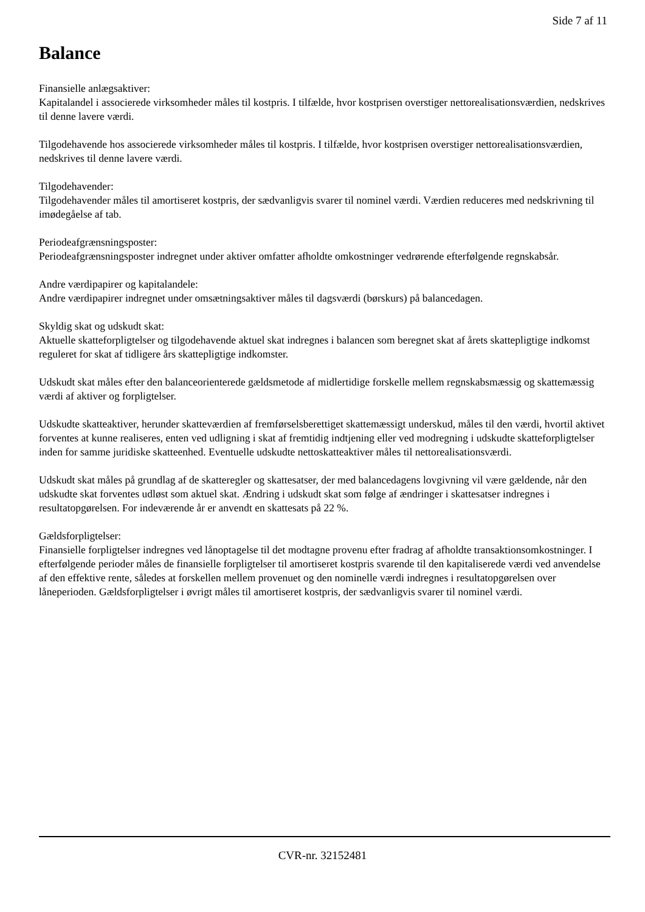Side 7 af 11
Balance
Finansielle anlægsaktiver:
Kapitalandel i associerede virksomheder måles til kostpris. I tilfælde, hvor kostprisen overstiger nettorealisationsværdien, nedskrives til denne lavere værdi.
Tilgodehavende hos associerede virksomheder måles til kostpris. I tilfælde, hvor kostprisen overstiger nettorealisationsværdien, nedskrives til denne lavere værdi.
Tilgodehavender:
Tilgodehavender måles til amortiseret kostpris, der sædvanligvis svarer til nominel værdi. Værdien reduceres med nedskrivning til imødegåelse af tab.
Periodeafgrænsningsposter:
Periodeafgrænsningsposter indregnet under aktiver omfatter afholdte omkostninger vedrørende efterfølgende regnskabsår.
Andre værdipapirer og kapitalandele:
Andre værdipapirer indregnet under omsætningsaktiver måles til dagsværdi (børskurs) på balancedagen.
Skyldig skat og udskudt skat:
Aktuelle skatteforpligtelser og tilgodehavende aktuel skat indregnes i balancen som beregnet skat af årets skattepligtige indkomst reguleret for skat af tidligere års skattepligtige indkomster.
Udskudt skat måles efter den balanceorienterede gældsmetode af midlertidige forskelle mellem regnskabsmæssig og skattemæssig værdi af aktiver og forpligtelser.
Udskudte skatteaktiver, herunder skatteværdien af fremførselsberettiget skattemæssigt underskud, måles til den værdi, hvortil aktivet forventes at kunne realiseres, enten ved udligning i skat af fremtidig indtjening eller ved modregning i udskudte skatteforpligtelser inden for samme juridiske skatteenhed. Eventuelle udskudte nettoskatteaktiver måles til nettorealisationsværdi.
Udskudt skat måles på grundlag af de skatteregler og skattesatser, der med balancedagens lovgivning vil være gældende, når den udskudte skat forventes udløst som aktuel skat. Ændring i udskudt skat som følge af ændringer i skattesatser indregnes i resultatopgørelsen. For indeværende år er anvendt en skattesats på 22 %.
Gældsforpligtelser:
Finansielle forpligtelser indregnes ved lånoptagelse til det modtagne provenu efter fradrag af afholdte transaktionsomkostninger. I efterfølgende perioder måles de finansielle forpligtelser til amortiseret kostpris svarende til den kapitaliserede værdi ved anvendelse af den effektive rente, således at forskellen mellem provenuet og den nominelle værdi indregnes i resultatopgørelsen over låneperioden. Gældsforpligtelser i øvrigt måles til amortiseret kostpris, der sædvanligvis svarer til nominel værdi.
CVR-nr. 32152481